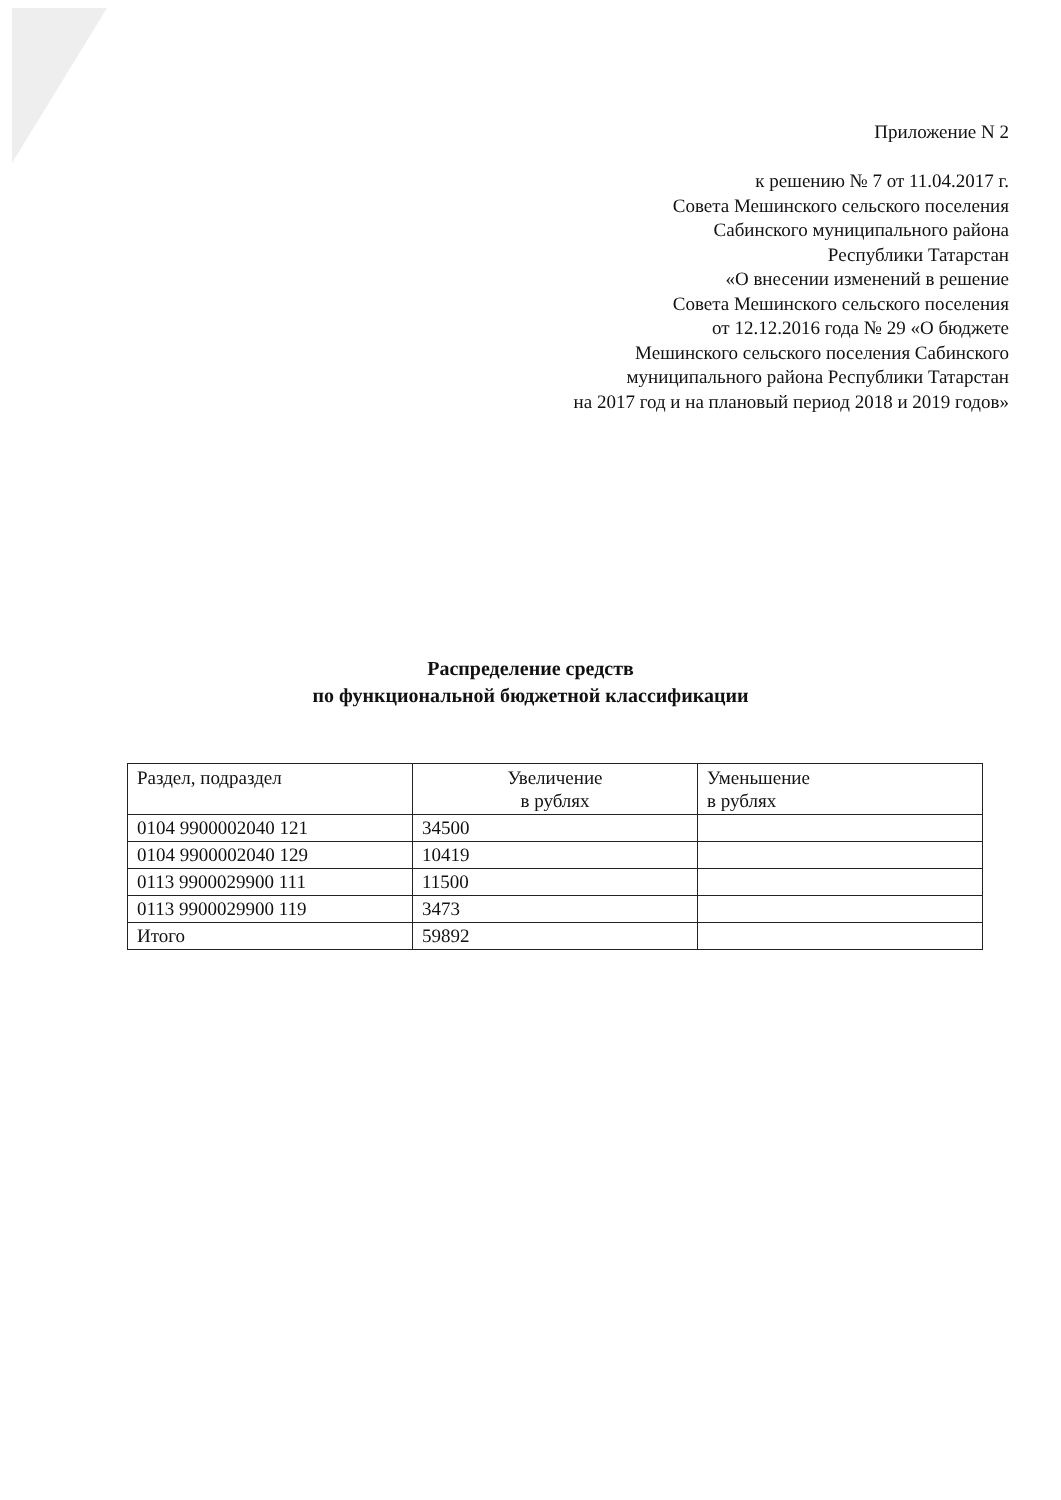Приложение N 2
к решению № 7 от 11.04.2017 г.
Совета Мешинского сельского поселения
Сабинского муниципального района
Республики Татарстан
«О внесении изменений в решение
Совета Мешинского сельского поселения
от 12.12.2016 года № 29 «О бюджете
Мешинского сельского поселения Сабинского
муниципального района Республики Татарстан
на 2017 год и на плановый период 2018 и 2019 годов»
Распределение средств
по функциональной бюджетной классификации
| Раздел, подраздел | Увеличение в рублях | Уменьшение в рублях |
| --- | --- | --- |
| 0104 9900002040 121 | 34500 | |
| 0104 9900002040 129 | 10419 | |
| 0113 9900029900 111 | 11500 | |
| 0113 9900029900 119 | 3473 | |
| Итого | 59892 | |